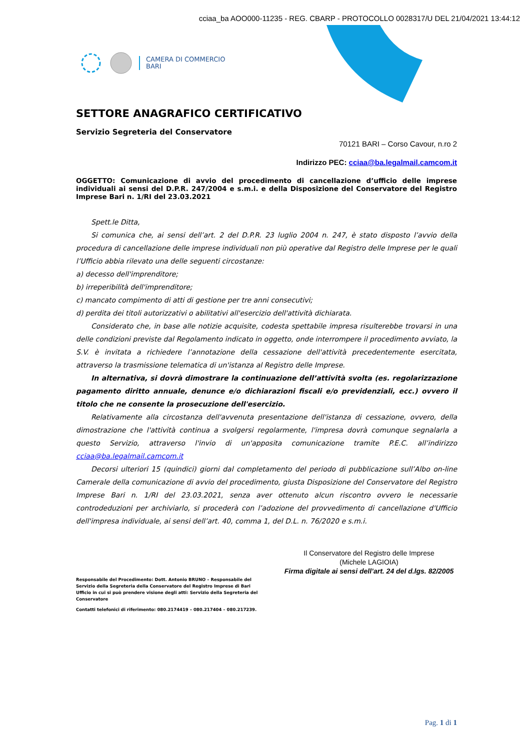cciaa_ba AOO000-11235 - REG. CBARP - PROTOCOLLO 0028317/U DEL 21/04/2021 13:44:12
CAMERA DI COMMERCIO
BARI
SETTORE ANAGRAFICO CERTIFICATIVO
Servizio Segreteria del Conservatore
70121 BARI – Corso Cavour, n.ro 2
Indirizzo PEC: cciaa@ba.legalmail.camcom.it
OGGETTO: Comunicazione di avvio del procedimento di cancellazione d’ufficio delle imprese individuali ai sensi del D.P.R. 247/2004 e s.m.i. e della Disposizione del Conservatore del Registro Imprese Bari n. 1/RI del 23.03.2021
Spett.le Ditta,
Si comunica che, ai sensi dell’art. 2 del D.P.R. 23 luglio 2004 n. 247, è stato disposto l’avvio della procedura di cancellazione delle imprese individuali non più operative dal Registro delle Imprese per le quali l’Ufficio abbia rilevato una delle seguenti circostanze:
a) decesso dell'imprenditore;
b) irreperibilità dell'imprenditore;
c) mancato compimento di atti di gestione per tre anni consecutivi;
d) perdita dei titoli autorizzativi o abilitativi all'esercizio dell'attività dichiarata.
Considerato che, in base alle notizie acquisite, codesta spettabile impresa risulterebbe trovarsi in una delle condizioni previste dal Regolamento indicato in oggetto, onde interrompere il procedimento avviato, la S.V. è invitata a richiedere l’annotazione della cessazione dell'attività precedentemente esercitata, attraverso la trasmissione telematica di un'istanza al Registro delle Imprese.
In alternativa, si dovrà dimostrare la continuazione dell’attività svolta (es. regolarizzazione pagamento diritto annuale, denunce e/o dichiarazioni fiscali e/o previdenziali, ecc.) ovvero il titolo che ne consente la prosecuzione dell'esercizio.
Relativamente alla circostanza dell'avvenuta presentazione dell'istanza di cessazione, ovvero, della dimostrazione che l'attività continua a svolgersi regolarmente, l'impresa dovrà comunque segnalarla a questo Servizio, attraverso l'invio di un'apposita comunicazione tramite P.E.C. all’indirizzo cciaa@ba.legalmail.camcom.it
Decorsi ulteriori 15 (quindici) giorni dal completamento del periodo di pubblicazione sull’Albo on-line Camerale della comunicazione di avvio del procedimento, giusta Disposizione del Conservatore del Registro Imprese Bari n. 1/RI del 23.03.2021, senza aver ottenuto alcun riscontro ovvero le necessarie controdeduzioni per archiviarlo, si procederà con l’adozione del provvedimento di cancellazione d'Ufficio dell'impresa individuale, ai sensi dell’art. 40, comma 1, del D.L. n. 76/2020 e s.m.i.
Il Conservatore del Registro delle Imprese
(Michele LAGIOIA)
Firma digitale ai sensi dell’art. 24 del d.lgs. 82/2005
Responsabile del Procedimento: Dott. Antonio BRUNO – Responsabile del Servizio della Segreteria della Conservatore del Registro Imprese di Bari Ufficio in cui si può prendere visione degli atti: Servizio della Segreteria del Conservatore
Contatti telefonici di riferimento: 080.2174419 – 080.217404 – 080.217239.
Pag. 1 di 1